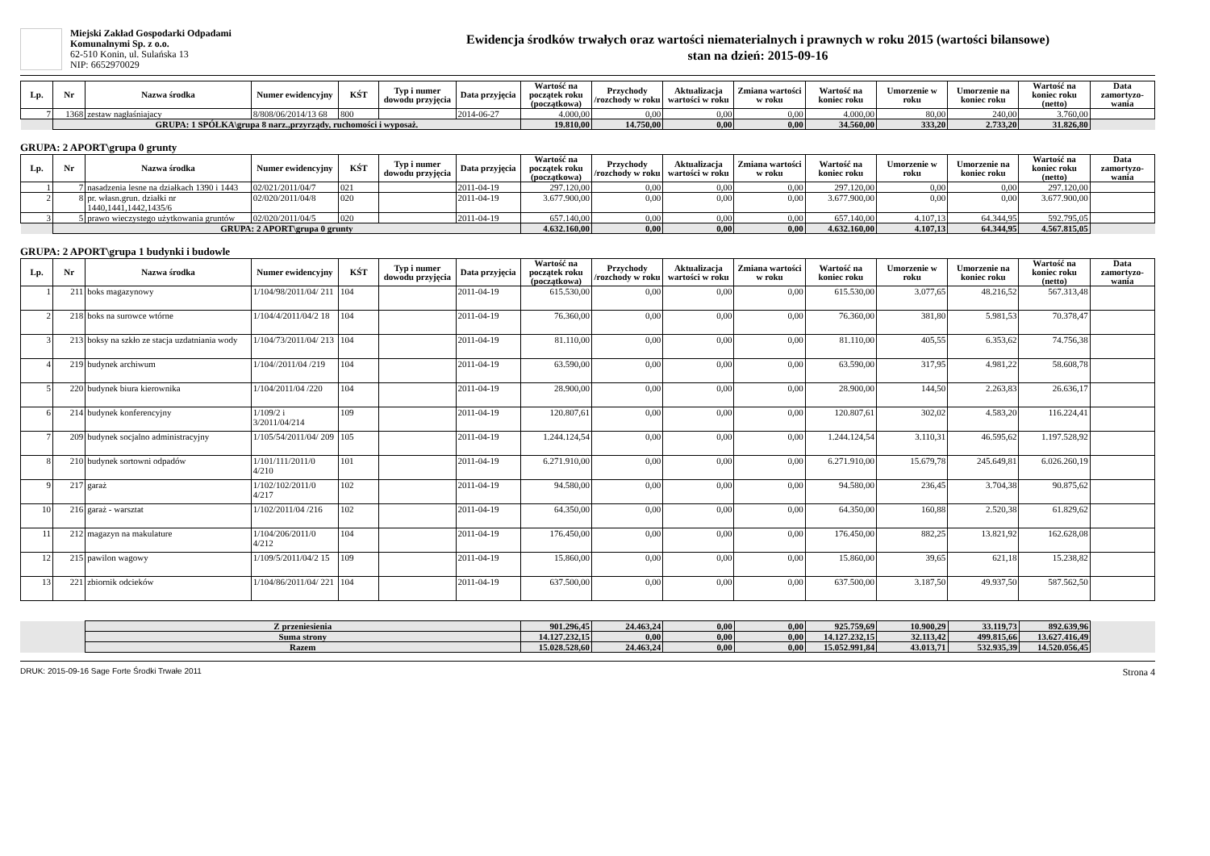Miejski Zakład Gospodarki Odpadami
Komunalnymi Sp. z o.o.
62-510 Konin, ul. Sulańska 13
NIP: 6652970029
Ewidencja środków trwałych oraz wartości niematerialnych i prawnych w roku 2015 (wartości bilansowe)
stan na dzień: 2015-09-16
| Lp. | Nr | Nazwa środka | Numer ewidencyjny | KŚT | Typ i numer dowodu przyjęcia | Data przyjęcia | Wartość na początek roku (początkowa) | Przychody /rozchody w roku | Aktualizacja wartości w roku | Zmiana wartości w roku | Wartość na koniec roku | Umorzenie w roku | Umorzenie na koniec roku | Wartość na koniec roku (netto) | Data zamortyzo-wania |
| --- | --- | --- | --- | --- | --- | --- | --- | --- | --- | --- | --- | --- | --- | --- | --- |
| 7 | 1368 | zestaw nagłaśniajacy | 8/808/06/2014/13 68 | 800 | | 2014-06-27 | 4.000,00 | 0,00 | 0,00 | 0,00 | 4.000,00 | 80,00 | 240,00 | 3.760,00 | |
| | GRUPA: 1 SPÓŁKA\grupa 8 narz.,przyrządy, ruchomości i wyposaż. | | | | | | 19.810,00 | 14.750,00 | 0,00 | 0,00 | 34.560,00 | 333,20 | 2.733,20 | 31.826,80 | |
GRUPA: 2 APORT\grupa 0 grunty
| Lp. | Nr | Nazwa środka | Numer ewidencyjny | KŚT | Typ i numer dowodu przyjęcia | Data przyjęcia | Wartość na początek roku (początkowa) | Przychody /rozchody w roku | Aktualizacja wartości w roku | Zmiana wartości w roku | Wartość na koniec roku | Umorzenie w roku | Umorzenie na koniec roku | Wartość na koniec roku (netto) | Data zamortyzo-wania |
| --- | --- | --- | --- | --- | --- | --- | --- | --- | --- | --- | --- | --- | --- | --- | --- |
| 1 | 7 | nasadzenia lesne na działkach 1390 i 1443 | 02/021/2011/04/7 | 021 | | 2011-04-19 | 297.120,00 | 0,00 | 0,00 | 0,00 | 297.120,00 | 0,00 | 0,00 | 297.120,00 | |
| 2 | 8 | pr. własn.grun. działki nr 1440,1441,1442,1435/6 | 02/020/2011/04/8 | 020 | | 2011-04-19 | 3.677.900,00 | 0,00 | 0,00 | 0,00 | 3.677.900,00 | 0,00 | 0,00 | 3.677.900,00 | |
| 3 | 5 | prawo wieczystego użytkowania gruntów | 02/020/2011/04/5 | 020 | | 2011-04-19 | 657.140,00 | 0,00 | 0,00 | 0,00 | 657.140,00 | 4.107,13 | 64.344,95 | 592.795,05 | |
| | GRUPA: 2 APORT\grupa 0 grunty | | | | | | 4.632.160,00 | 0,00 | 0,00 | 0,00 | 4.632.160,00 | 4.107,13 | 64.344,95 | 4.567.815,05 | |
GRUPA: 2 APORT\grupa 1 budynki i budowle
| Lp. | Nr | Nazwa środka | Numer ewidencyjny | KŚT | Typ i numer dowodu przyjęcia | Data przyjęcia | Wartość na początek roku (początkowa) | Przychody /rozchody w roku | Aktualizacja wartości w roku | Zmiana wartości w roku | Wartość na koniec roku | Umorzenie w roku | Umorzenie na koniec roku | Wartość na koniec roku (netto) | Data zamortyzo-wania |
| --- | --- | --- | --- | --- | --- | --- | --- | --- | --- | --- | --- | --- | --- | --- | --- |
| 1 | 211 | boks magazynowy | 1/104/98/2011/04/ 211 | 104 | | 2011-04-19 | 615.530,00 | 0,00 | 0,00 | 0,00 | 615.530,00 | 3.077,65 | 48.216,52 | 567.313,48 | |
| 2 | 218 | boks na surowce wtórne | 1/104/4/2011/04/2 18 | 104 | | 2011-04-19 | 76.360,00 | 0,00 | 0,00 | 0,00 | 76.360,00 | 381,80 | 5.981,53 | 70.378,47 | |
| 3 | 213 | boksy na szkło ze stacja uzdatniania wody | 1/104/73/2011/04/ 213 | 104 | | 2011-04-19 | 81.110,00 | 0,00 | 0,00 | 0,00 | 81.110,00 | 405,55 | 6.353,62 | 74.756,38 | |
| 4 | 219 | budynek archiwum | 1/104//2011/04 /219 | 104 | | 2011-04-19 | 63.590,00 | 0,00 | 0,00 | 0,00 | 63.590,00 | 317,95 | 4.981,22 | 58.608,78 | |
| 5 | 220 | budynek biura kierownika | 1/104/2011/04 /220 | 104 | | 2011-04-19 | 28.900,00 | 0,00 | 0,00 | 0,00 | 28.900,00 | 144,50 | 2.263,83 | 26.636,17 | |
| 6 | 214 | budynek konferencyjny | 1/109/2 i 3/2011/04/214 | 109 | | 2011-04-19 | 120.807,61 | 0,00 | 0,00 | 0,00 | 120.807,61 | 302,02 | 4.583,20 | 116.224,41 | |
| 7 | 209 | budynek socjalno administracyjny | 1/105/54/2011/04/ 209 | 105 | | 2011-04-19 | 1.244.124,54 | 0,00 | 0,00 | 0,00 | 1.244.124,54 | 3.110,31 | 46.595,62 | 1.197.528,92 | |
| 8 | 210 | budynek sortowni odpadów | 1/101/111/2011/0 4/210 | 101 | | 2011-04-19 | 6.271.910,00 | 0,00 | 0,00 | 0,00 | 6.271.910,00 | 15.679,78 | 245.649,81 | 6.026.260,19 | |
| 9 | 217 | garaż | 1/102/102/2011/0 4/217 | 102 | | 2011-04-19 | 94.580,00 | 0,00 | 0,00 | 0,00 | 94.580,00 | 236,45 | 3.704,38 | 90.875,62 | |
| 10 | 216 | garaż - warsztat | 1/102/2011/04 /216 | 102 | | 2011-04-19 | 64.350,00 | 0,00 | 0,00 | 0,00 | 64.350,00 | 160,88 | 2.520,38 | 61.829,62 | |
| 11 | 212 | magazyn na makulature | 1/104/206/2011/0 4/212 | 104 | | 2011-04-19 | 176.450,00 | 0,00 | 0,00 | 0,00 | 176.450,00 | 882,25 | 13.821,92 | 162.628,08 | |
| 12 | 215 | pawilon wagowy | 1/109/5/2011/04/2 15 | 109 | | 2011-04-19 | 15.860,00 | 0,00 | 0,00 | 0,00 | 15.860,00 | 39,65 | 621,18 | 15.238,82 | |
| 13 | 221 | zbiornik odcieków | 1/104/86/2011/04/ 221 | 104 | | 2011-04-19 | 637.500,00 | 0,00 | 0,00 | 0,00 | 637.500,00 | 3.187,50 | 49.937,50 | 587.562,50 | |
| | Z przeniesienia | 901.296,45 | 24.463,24 | 0,00 | 0,00 | 925.759,69 | 10.900,29 | 33.119,73 | 892.639,96 | |
| | Suma strony | 14.127.232,15 | 0,00 | 0,00 | 0,00 | 14.127.232,15 | 32.113,42 | 499.815,66 | 13.627.416,49 | |
| | Razem | 15.028.528,60 | 24.463,24 | 0,00 | 0,00 | 15.052.991,84 | 43.013,71 | 532.935,39 | 14.520.056,45 | |
DRUK: 2015-09-16 Sage Forte Środki Trwałe 2011 Strona 4